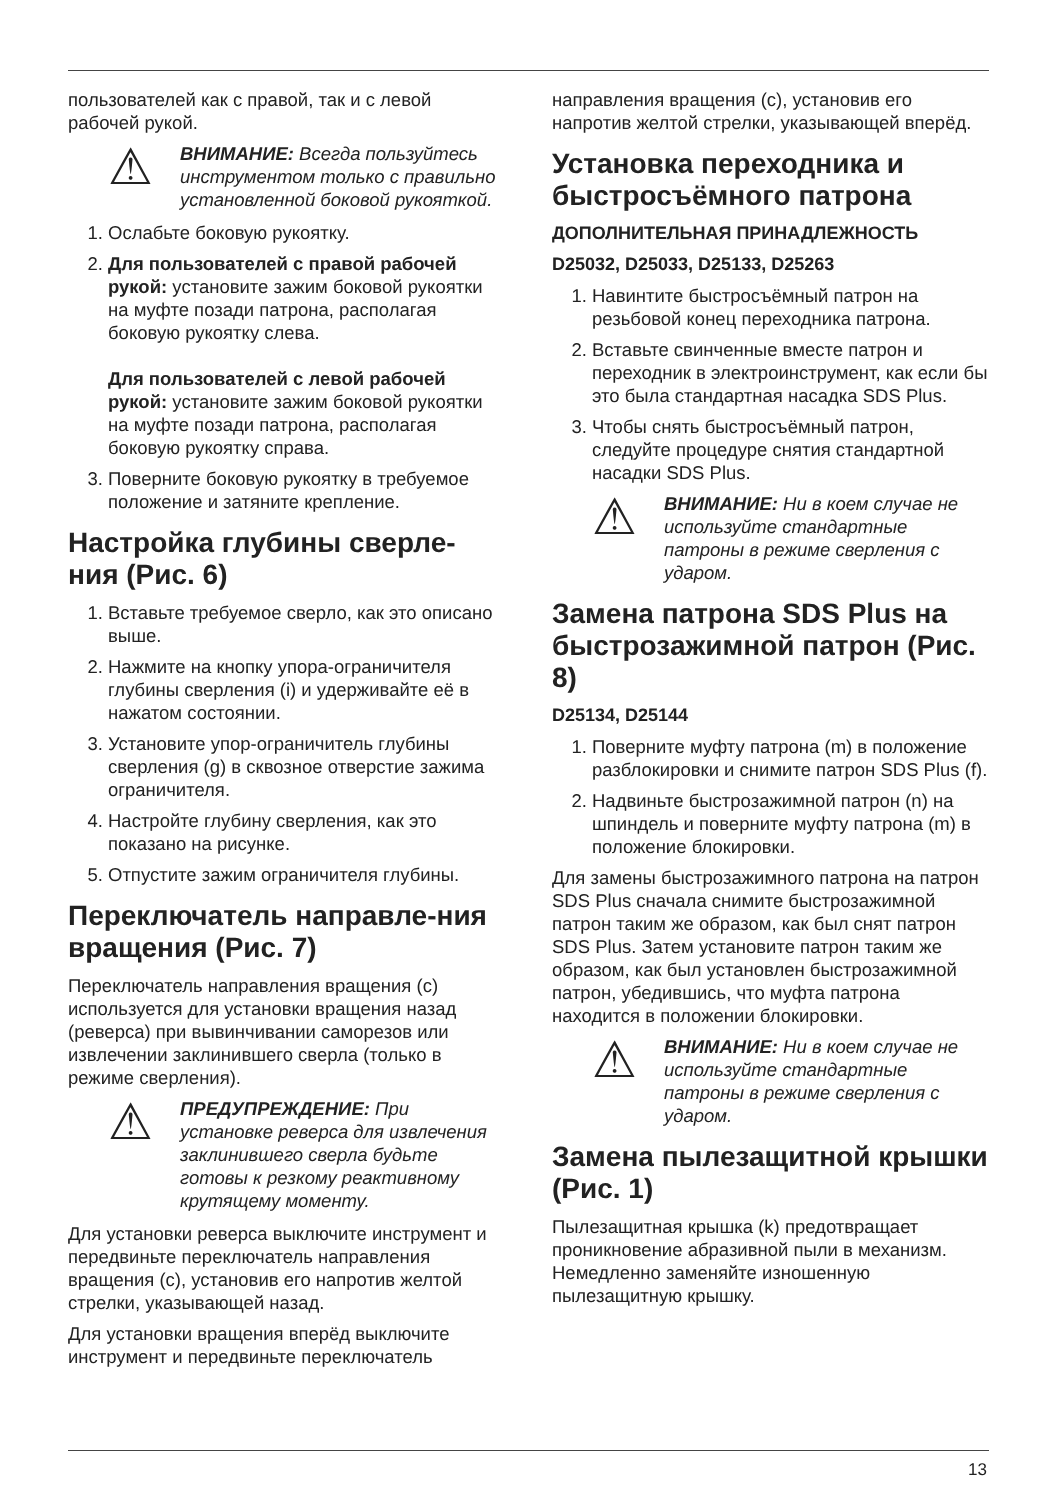пользователей как с правой, так и с левой рабочей рукой.
⚠
ВНИМАНИЕ: Всегда пользуйтесь инструментом только с правильно установленной боковой рукояткой.
1. Ослабьте боковую рукоятку.
2. Для пользователей с правой рабочей рукой: установите зажим боковой рукоятки на муфте позади патрона, располагая боковую рукоятку слева.
Для пользователей с левой рабочей рукой: установите зажим боковой рукоятки на муфте позади патрона, располагая боковую рукоятку справа.
3. Поверните боковую рукоятку в требуемое положение и затяните крепление.
Настройка глубины сверле-ния (Рис. 6)
1. Вставьте требуемое сверло, как это описано выше.
2. Нажмите на кнопку упора-ограничителя глубины сверления (i) и удерживайте её в нажатом состоянии.
3. Установите упор-ограничитель глубины сверления (g) в сквозное отверстие зажима ограничителя.
4. Настройте глубину сверления, как это показано на рисунке.
5. Отпустите зажим ограничителя глубины.
Переключатель направле-ния вращения (Рис. 7)
Переключатель направления вращения (c) используется для установки вращения назад (реверса) при вывинчивании саморезов или извлечении заклинившего сверла (только в режиме сверления).
⚠
ПРЕДУПРЕЖДЕНИЕ: При установке реверса для извлечения заклинившего сверла будьте готовы к резкому реактивному крутящему моменту.
Для установки реверса выключите инструмент и передвиньте переключатель направления вращения (c), установив его напротив желтой стрелки, указывающей назад.
Для установки вращения вперёд выключите инструмент и передвиньте переключатель
направления вращения (c), установив его напротив желтой стрелки, указывающей вперёд.
Установка переходника и быстросъёмного патрона
ДОПОЛНИТЕЛЬНАЯ ПРИНАДЛЕЖНОСТЬ
D25032, D25033, D25133, D25263
1. Навинтите быстросъёмный патрон на резьбовой конец переходника патрона.
2. Вставьте свинченные вместе патрон и переходник в электроинструмент, как если бы это была стандартная насадка SDS Plus.
3. Чтобы снять быстросъёмный патрон, следуйте процедуре снятия стандартной насадки SDS Plus.
⚠
ВНИМАНИЕ: Ни в коем случае не используйте стандартные патроны в режиме сверления с ударом.
Замена патрона SDS Plus на быстрозажимной патрон (Рис. 8)
D25134, D25144
1. Поверните муфту патрона (m) в положение разблокировки и снимите патрон SDS Plus (f).
2. Надвиньте быстрозажимной патрон (n) на шпиндель и поверните муфту патрона (m) в положение блокировки.
Для замены быстрозажимного патрона на патрон SDS Plus сначала снимите быстрозажимной патрон таким же образом, как был снят патрон SDS Plus. Затем установите патрон таким же образом, как был установлен быстрозажимной патрон, убедившись, что муфта патрона находится в положении блокировки.
⚠
ВНИМАНИЕ: Ни в коем случае не используйте стандартные патроны в режиме сверления с ударом.
Замена пылезащитной крышки (Рис. 1)
Пылезащитная крышка (k) предотвращает проникновение абразивной пыли в механизм. Немедленно заменяйте изношенную пылезащитную крышку.
13